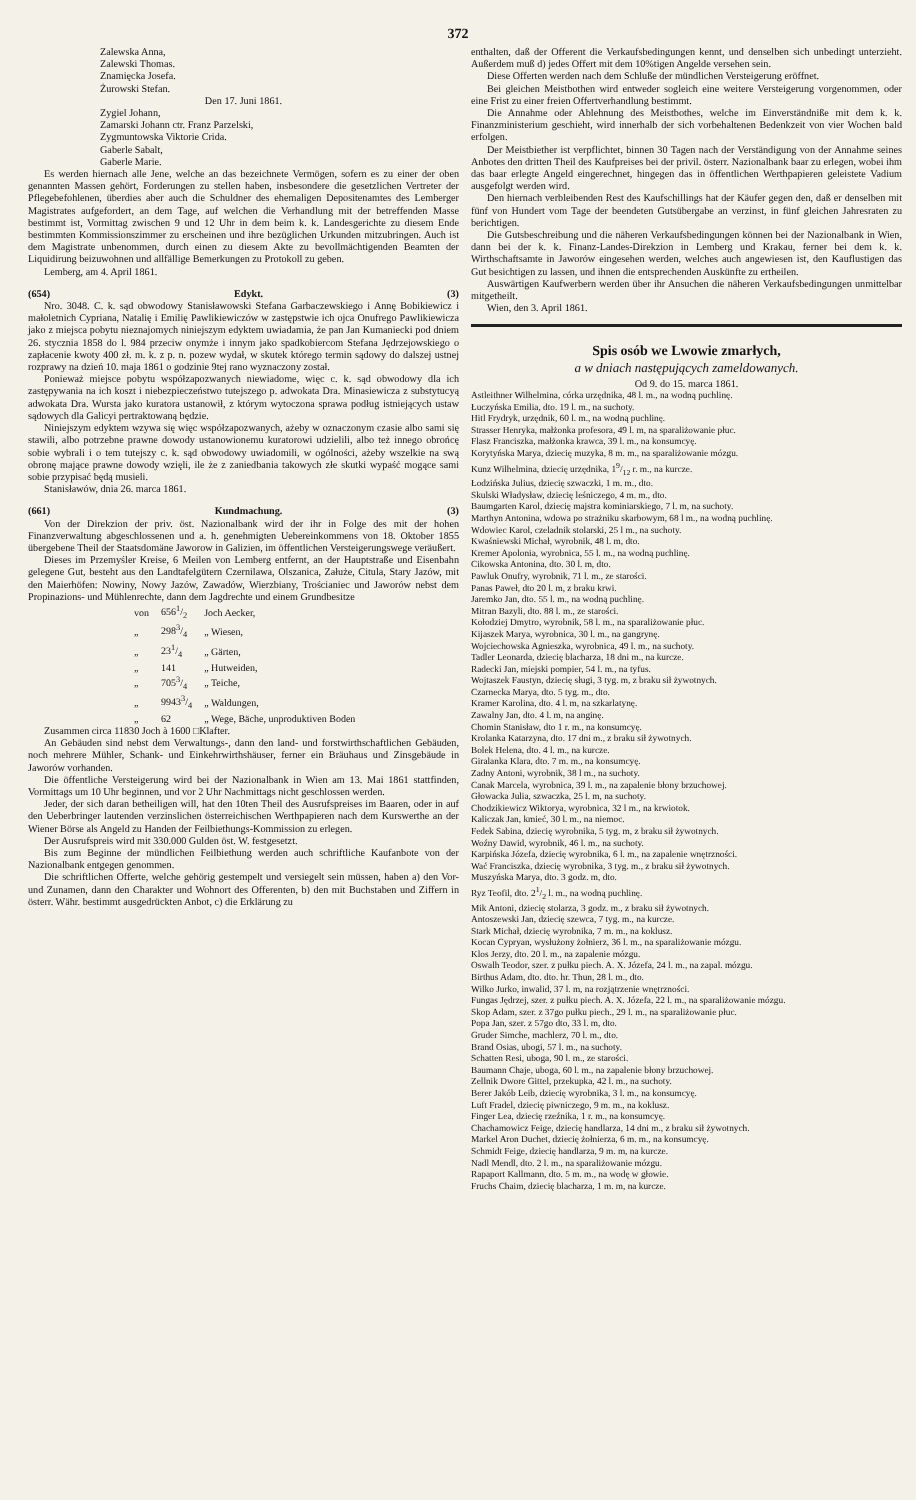372
Zalewska Anna,
Zalewski Thomas.
Znamięcka Josefa.
Żurowski Stefan.
Den 17. Juni 1861.
Zygiel Johann,
Zamarski Johann ctr. Franz Parzelski,
Zygmuntowska Viktorie Crida.
Gaberle Sabalt,
Gaberle Marie.
Es werden hiernach alle Jene, welche an das bezeichnete Vermögen, sofern es zu einer der oben genannten Massen gehört, Forderungen zu stellen haben, insbesondere die gesetzlichen Vertreter der Pflegebefohlenen, überdies aber auch die Schuldner des ehemaligen Depositenamtes des Lemberger Magistrates aufgefordert, an dem Tage, auf welchen die Verhandlung mit der betreffenden Masse bestimmt ist, Vormittag zwischen 9 und 12 Uhr in dem beim k. k. Landesgerichte zu diesem Ende bestimmten Kommissionszimmer zu erscheinen und ihre bezüglichen Urkunden mitzubringen. Auch ist dem Magistrate unbenommen, durch einen zu diesem Akte zu bevollmächtigenden Beamten der Liquidirung beizuwohnen und allfällige Bemerkungen zu Protokoll zu geben.
Lemberg, am 4. April 1861.
(654) Edykt. (3)
Nro. 3048. C. k. sąd obwodowy Stanisławowski Stefana Garbaczewskiego i Annę Bobikiewicz i małoletnich Cypriana, Natalię i Emilię Pawlikiewiczów w zastępstwie ich ojca Onufrego Pawlikiewicza jako z miejsca pobytu nieznajomych niniejszym edyktem uwiadamia, że pan Jan Kumaniecki pod dniem 26. stycznia 1858 do l. 984 przeciw onymże i innym jako spadkobiercom Stefana Jędrzejowskiego o zapłacenie kwoty 400 zł. m. k. z p. n. pozew wydał, w skutek którego termin sądowy do dalszej ustnej rozprawy na dzień 10. maja 1861 o godzinie 9tej rano wyznaczony został.
Ponieważ miejsce pobytu współzapozwanych niewiadome, więc c. k. sąd obwodowy dla ich zastępywania na ich koszt i niebezpieczeństwo tutejszego p. adwokata Dra. Minasiewicza z substytucyą adwokata Dra. Wursta jako kuratora ustanowił, z którym wytoczona sprawa podług istniejących ustaw sądowych dla Galicyi pertraktowaną będzie.
Niniejszym edyktem wzywa się więc współzapozwanych, ażeby w oznaczonym czasie albo sami się stawili, albo potrzebne prawne dowody ustanowionemu kuratorowi udzielili, albo też innego obrońcę sobie wybrali i o tem tutejszy c. k. sąd obwodowy uwiadomili, w ogólności, ażeby wszelkie na swą obronę mające prawne dowody wzięli, ile że z zaniedbania takowych złe skutki wypaść mogące sami sobie przypisać będą musieli.
Stanisławów, dnia 26. marca 1861.
(661) Kundmachung. (3)
Von der Direkzion der priv. öst. Nazionalbank wird der ihr in Folge des mit der hohen Finanzverwaltung abgeschlossenen und a. h. genehmigten Uebereinkommens von 18. Oktober 1855 übergebene Theil der Staatsdomäne Jaworow in Galizien, im öffentlichen Versteigerungswege veräußert.
Dieses im Przemyśler Kreise, 6 Meilen von Lemberg entfernt, an der Hauptstraße und Eisenbahn gelegene Gut, besteht aus den Landtafelgütern Czernilawa, Olszanica, Załuże, Citula, Stary Jazów, mit den Maierhöfen: Nowiny, Nowy Jazów, Zawadów, Wierzbiany, Trościaniec und Jaworów nebst dem Propinazions- und Mühlenrechte, dann dem Jagdrechte und einem Grundbesitze
| von | 6561/2 | Joch Aecker, |
| „ | 2983/4 | „ Wiesen, |
| „ | 231/4 | „ Gärten, |
| „ | 141 | „ Hutweiden, |
| „ | 7053/4 | „ Teiche, |
| „ | 99433/4 | „ Waldungen, |
| „ | 62 | „ Wege, Bäche, unproduktiven Boden |
Zusammen circa 11830 Joch à 1600 □Klafter.
An Gebäuden sind nebst dem Verwaltungs-, dann den land- und forstwirthschaftlichen Gebäuden, noch mehrere Mühler, Schank- und Einkehrwirthshäuser, ferner ein Bräuhaus und Zinsgebäude in Jaworów vorhanden.
Die öffentliche Versteigerung wird bei der Nazionalbank in Wien am 13. Mai 1861 stattfinden, Vormittags um 10 Uhr beginnen, und vor 2 Uhr Nachmittags nicht geschlossen werden.
Jeder, der sich daran betheiligen will, hat den 10ten Theil des Ausrufspreises im Baaren, oder in auf den Ueberbringer lautenden verzinslichen österreichischen Werthpapieren nach dem Kurswerthe an der Wiener Börse als Angeld zu Handen der Feilbiethungs-Kommission zu erlegen.
Der Ausrufspreis wird mit 330.000 Gulden öst. W. festgesetzt.
Bis zum Beginne der mündlichen Feilbiethung werden auch schriftliche Kaufanbote von der Nazionalbank entgegen genommen.
Die schriftlichen Offerte, welche gehörig gestempelt und versiegelt sein müssen, haben a) den Vor- und Zunamen, dann den Charakter und Wohnort des Offerenten, b) den mit Buchstaben und Ziffern in österr. Währ. bestimmt ausgedrückten Anbot, c) die Erklärung zu
enthalten, daß der Offerent die Verkaufsbedingungen kennt, und denselben sich unbedingt unterzieht. Außerdem muß d) jedes Offert mit dem 10%tigen Angelde versehen sein.
Diese Offerten werden nach dem Schluße der mündlichen Versteigerung eröffnet.
Bei gleichen Meistbothen wird entweder sogleich eine weitere Versteigerung vorgenommen, oder eine Frist zu einer freien Offertverhandlung bestimmt.
Die Annahme oder Ablehnung des Meistbothes, welche im Einverständniße mit dem k. k. Finanzministerium geschieht, wird innerhalb der sich vorbehaltenen Bedenkzeit von vier Wochen bald erfolgen.
Der Meistbiether ist verpflichtet, binnen 30 Tagen nach der Verständigung von der Annahme seines Anbotes den dritten Theil des Kaufpreises bei der privil. österr. Nazionalbank baar zu erlegen, wobei ihm das baar erlegte Angeld eingerechnet, hingegen das in öffentlichen Werthpapieren geleistete Vadium ausgefolgt werden wird.
Den hiernach verbleibenden Rest des Kaufschillings hat der Käufer gegen den, daß er denselben mit fünf von Hundert vom Tage der beendeten Gutsübergabe an verzinst, in fünf gleichen Jahresraten zu berichtigen.
Die Gutsbeschreibung und die näheren Verkaufsbedingungen können bei der Nazionalbank in Wien, dann bei der k. k. Finanz-Landes-Direkzion in Lemberg und Krakau, ferner bei dem k. k. Wirthschaftsamte in Jaworów eingesehen werden, welches auch angewiesen ist, den Kauflustigen das Gut besichtigen zu lassen, und ihnen die entsprechenden Auskünfte zu ertheilen.
Auswärtigen Kaufwerbern werden über ihr Ansuchen die näheren Verkaufsbedingungen unmittelbar mitgetheilt.
Wien, den 3. April 1861.
Spis osób we Lwowie zmarłych,
a w dniach następujących zameldowanych.
Od 9. do 15. marca 1861.
Astleithner Wilhelmina, córka urzędnika, 48 l. m., na wodną puchlinę.
Łuczyńska Emilia, dto. 19 l. m., na suchoty.
Hitl Frydryk, urzędnik, 60 l. m., na wodną puchlinę.
Strasser Henryka, małżonka profesora, 49 l. m, na sparaliżowanie płuc.
Flasz Franciszka, małżonka krawca, 39 l. m., na konsumcyę.
Korytyńska Marya, dziecię muzyka, 8 m. m., na sparaliżowanie mózgu.
Kunz Wilhelmina, dziecię urzędnika, 19/12 r. m., na kurcze.
Łodzińska Julius, dziecię szwaczki, 1 m. m., dto.
Skulski Władysław, dziecię leśniczego, 4 m. m., dto.
Baumgarten Karol, dziecię majstra kominiarskiego, 7 l. m, na suchoty.
Marthyn Antonina, wdowa po strażniku skarbowym, 68 l m., na wodną puchlinę.
Wdowiec Karol, czeladnik stolarski, 25 l m., na suchoty.
Kwaśniewski Michał, wyrobnik, 48 l. m, dto.
Kremer Apolonia, wyrobnica, 55 l. m., na wodną puchlinę.
Cikowska Antonina, dto. 30 l. m, dto.
Pawluk Onufry, wyrobnik, 71 l. m., ze starości.
Panas Paweł, dto 20 l. m, z braku krwi.
Jaremko Jan, dto. 55 l. m., na wodną puchlinę.
Mitran Bazyli, dto. 88 l. m., ze starości.
Kołodziej Dmytro, wyrobnik, 58 l. m., na sparaliżowanie płuc.
Kijaszek Marya, wyrobnica, 30 l. m., na gangrynę.
Wojciechowska Agnieszka, wyrobnica, 49 l. m., na suchoty.
Tadler Leonarda, dziecię blacharza, 18 dni m., na kurcze.
Radecki Jan, miejski pompier, 54 l. m., na tyfus.
Wojtaszek Faustyn, dziecię sługi, 3 tyg. m, z braku sił żywotnych.
Czarnecka Marya, dto. 5 tyg. m., dto.
Kramer Karolina, dto. 4 l. m, na szkarlatynę.
Zawalny Jan, dto. 4 l. m, na anginę.
Chomin Stanisław, dto 1 r. m., na konsumcyę.
Krolanka Katarzyna, dto. 17 dni m., z braku sił żywotnych.
Bolek Helena, dto. 4 l. m., na kurcze.
Giralanka Klara, dto. 7 m. m., na konsumcyę.
Zadny Antoni, wyrobnik, 38 l m., na suchoty.
Canak Marcela, wyrobnica, 39 l. m., na zapalenie błony brzuchowej.
Głowacka Julia, szwaczka, 25 l. m, na suchoty.
Chodzikiewicz Wiktorya, wyrobnica, 32 l m., na krwiotok.
Kaliczak Jan, kmieć, 30 l. m., na niemoc.
Fedek Sabina, dziecię wyrobnika, 5 tyg. m, z braku sił żywotnych.
Woźny Dawid, wyrobnik, 46 l. m., na suchoty.
Karpińska Józefa, dziecię wyrobnika, 6 l. m., na zapalenie wnętrzności.
Wać Franciszka, dziecię wyrobnika, 3 tyg. m., z braku sił żywotnych.
Muszyńska Marya, dto. 3 godz. m, dto.
Ryz Teofil, dto. 21/2 l. m., na wodną puchlinę.
Mik Antoni, dziecię stolarza, 3 godz. m., z braku sił żywotnych.
Antoszewski Jan, dziecię szewca, 7 tyg. m., na kurcze.
Stark Michał, dziecię wyrobnika, 7 m. m., na koklusz.
Kocan Cypryan, wysłużony żołnierz, 36 l. m., na sparaliżowanie mózgu.
Klos Jerzy, dto. 20 l. m., na zapalenie mózgu.
Oswalh Teodor, szer. z pułku piech. A. X. Józefa, 24 l. m., na zapal. mózgu.
Birthus Adam, dto. dto. hr. Thun, 28 l. m., dto.
Wilko Jurko, inwalid, 37 l. m, na rozjątrzenie wnętrzności.
Fungas Jędrzej, szer. z pułku piech. A. X. Józefa, 22 l. m., na sparaliżowanie mózgu.
Skop Adam, szer. z 37go pułku piech., 29 l. m., na sparaliżowanie płuc.
Popa Jan, szer. z 57go dto, 33 l. m, dto.
Gruder Simche, machlerz, 70 l. m., dto.
Brand Osias, ubogi, 57 l. m., na suchoty.
Schatten Resi, uboga, 90 l. m., ze starości.
Baumann Chaje, uboga, 60 l. m., na zapalenie błony brzuchowej.
Zellnik Dwore Gittel, przekupka, 42 l. m., na suchoty.
Berer Jakób Leib, dziecię wyrobnika, 3 l. m., na konsumcyę.
Luft Fradel, dziecię piwniczego, 9 m. m., na koklusz.
Finger Lea, dziecię rzeźnika, 1 r. m., na konsumcyę.
Chachamowicz Feige, dziecię handlarza, 14 dni m., z braku sił żywotnych.
Markel Aron Duchet, dziecię żołnierza, 6 m. m., na konsumcyę.
Schmidt Feige, dziecię handlarza, 9 m. m, na kurcze.
Nadl Mendl, dto. 2 l. m., na sparaliżowanie mózgu.
Rapaport Kallmann, dto. 5 m. m., na wodę w głowie.
Fruchs Chaim, dziecię blacharza, 1 m. m, na kurcze.